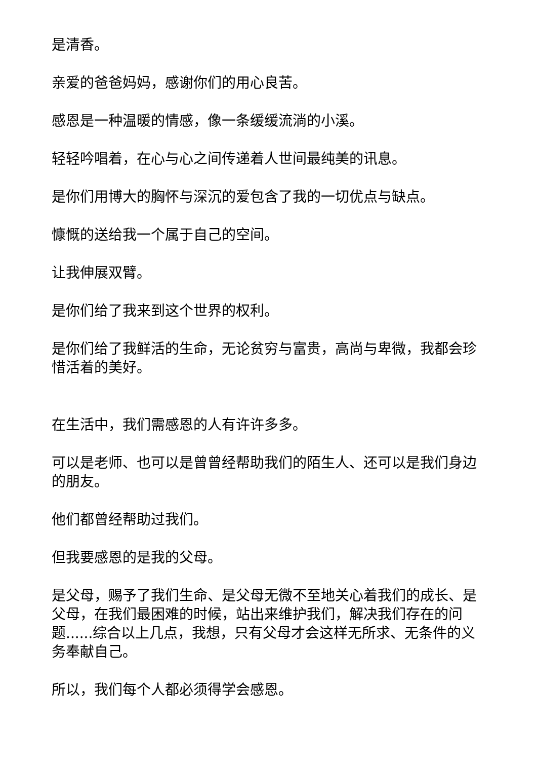是清香。
亲爱的爸爸妈妈，感谢你们的用心良苦。
感恩是一种温暖的情感，像一条缓缓流淌的小溪。
轻轻吟唱着，在心与心之间传递着人世间最纯美的讯息。
是你们用博大的胸怀与深沉的爱包含了我的一切优点与缺点。
慷慨的送给我一个属于自己的空间。
让我伸展双臂。
是你们给了我来到这个世界的权利。
是你们给了我鲜活的生命，无论贫穷与富贵，高尚与卑微，我都会珍惜活着的美好。
在生活中，我们需感恩的人有许许多多。
可以是老师、也可以是曾曾经帮助我们的陌生人、还可以是我们身边的朋友。
他们都曾经帮助过我们。
但我要感恩的是我的父母。
是父母，赐予了我们生命、是父母无微不至地关心着我们的成长、是父母，在我们最困难的时候，站出来维护我们，解决我们存在的问题......综合以上几点，我想，只有父母才会这样无所求、无条件的义务奉献自己。
所以，我们每个人都必须得学会感恩。